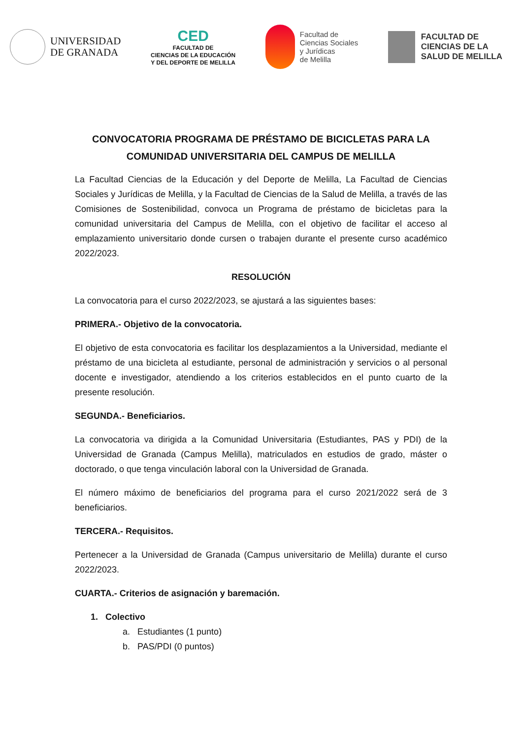UNIVERSIDAD
DE GRANADA
CED
FACULTAD DE
CIENCIAS DE LA EDUCACIÓN
Y DEL DEPORTE DE MELILLA
Facultad de
Ciencias Sociales
y Jurídicas
de Melilla
FACULTAD DE
CIENCIAS DE LA
SALUD DE MELILLA
CONVOCATORIA PROGRAMA DE PRÉSTAMO DE BICICLETAS PARA LA COMUNIDAD UNIVERSITARIA DEL CAMPUS DE MELILLA
La Facultad Ciencias de la Educación y del Deporte de Melilla, La Facultad de Ciencias Sociales y Jurídicas de Melilla, y la Facultad de Ciencias de la Salud de Melilla, a través de las Comisiones de Sostenibilidad, convoca un Programa de préstamo de bicicletas para la comunidad universitaria del Campus de Melilla, con el objetivo de facilitar el acceso al emplazamiento universitario donde cursen o trabajen durante el presente curso académico 2022/2023.
RESOLUCIÓN
La convocatoria para el curso 2022/2023, se ajustará a las siguientes bases:
PRIMERA.- Objetivo de la convocatoria.
El objetivo de esta convocatoria es facilitar los desplazamientos a la Universidad, mediante el préstamo de una bicicleta al estudiante, personal de administración y servicios o al personal docente e investigador, atendiendo a los criterios establecidos en el punto cuarto de la presente resolución.
SEGUNDA.- Beneficiarios.
La convocatoria va dirigida a la Comunidad Universitaria (Estudiantes, PAS y PDI) de la Universidad de Granada (Campus Melilla), matriculados en estudios de grado, máster o doctorado, o que tenga vinculación laboral con la Universidad de Granada.
El número máximo de beneficiarios del programa para el curso 2021/2022 será de 3 beneficiarios.
TERCERA.- Requisitos.
Pertenecer a la Universidad de Granada (Campus universitario de Melilla) durante el curso 2022/2023.
CUARTA.- Criterios de asignación y baremación.
1. Colectivo
a. Estudiantes (1 punto)
b. PAS/PDI (0 puntos)